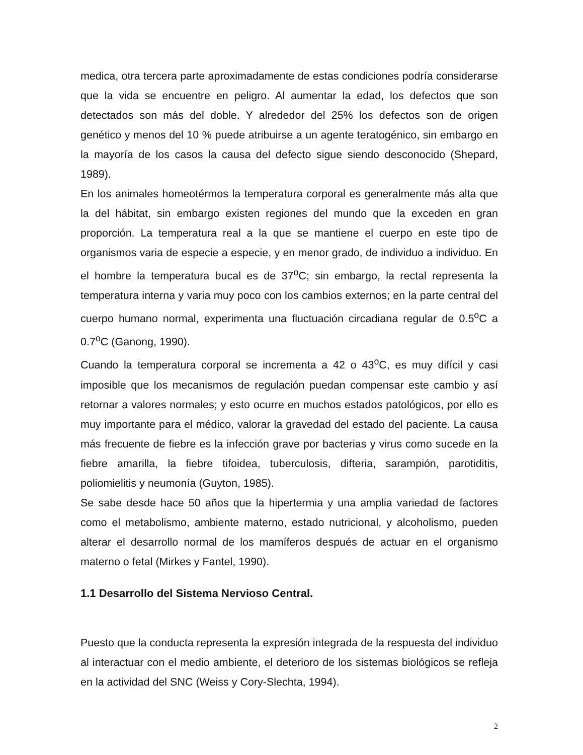medica, otra tercera parte aproximadamente de estas condiciones podría considerarse que la vida se encuentre en peligro. Al aumentar la edad, los defectos que son detectados son más del doble. Y alrededor del 25% los defectos son de origen genético y menos del 10 % puede atribuirse a un agente teratogénico, sin embargo en la mayoría de los casos la causa del defecto sigue siendo desconocido (Shepard, 1989).
En los animales homeotérmos la temperatura corporal es generalmente más alta que la del hábitat, sin embargo existen regiones del mundo que la exceden en gran proporción. La temperatura real a la que se mantiene el cuerpo en este tipo de organismos varia de especie a especie, y en menor grado, de individuo a individuo. En el hombre la temperatura bucal es de 37<sup>o</sup>C; sin embargo, la rectal representa la temperatura interna y varia muy poco con los cambios externos; en la parte central del cuerpo humano normal, experimenta una fluctuación circadiana regular de 0.5<sup>o</sup>C a 0.7<sup>o</sup>C (Ganong, 1990).
Cuando la temperatura corporal se incrementa a 42 o 43<sup>o</sup>C, es muy difícil y casi imposible que los mecanismos de regulación puedan compensar este cambio y así retornar a valores normales; y esto ocurre en muchos estados patológicos, por ello es muy importante para el médico, valorar la gravedad del estado del paciente. La causa más frecuente de fiebre es la infección grave por bacterias y virus como sucede en la fiebre amarilla, la fiebre tifoidea, tuberculosis, difteria, sarampión, parotiditis, poliomielitis y neumonía (Guyton, 1985).
Se sabe desde hace 50 años que la hipertermia y una amplia variedad de factores como el metabolismo, ambiente materno, estado nutricional, y alcoholismo, pueden alterar el desarrollo normal de los mamíferos después de actuar en el organismo materno o fetal (Mirkes y Fantel, 1990).
1.1 Desarrollo del Sistema Nervioso Central.
Puesto que la conducta representa la expresión integrada de la respuesta del individuo al interactuar con el medio ambiente, el deterioro de los sistemas biológicos se refleja en la actividad del SNC (Weiss y Cory-Slechta, 1994).
2